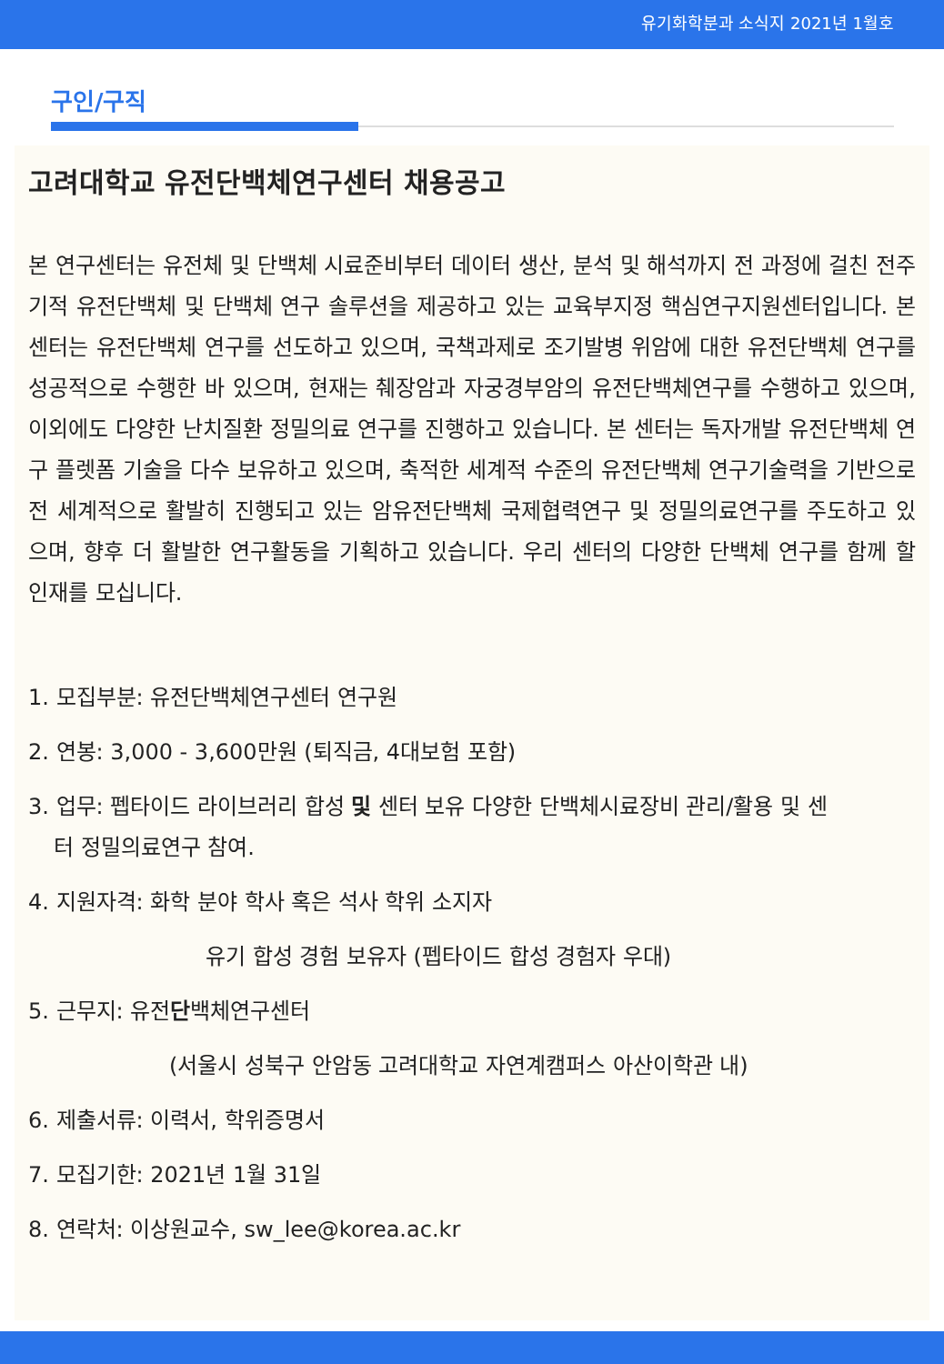유기화학분과 소식지 2021년 1월호
구인/구직
고려대학교 유전단백체연구센터 채용공고
본 연구센터는 유전체 및 단백체 시료준비부터 데이터 생산, 분석 및 해석까지 전 과정에 걸친 전주기적 유전단백체 및 단백체 연구 솔루션을 제공하고 있는 교육부지정 핵심연구지원센터입니다. 본 센터는 유전단백체 연구를 선도하고 있으며, 국책과제로 조기발병 위암에 대한 유전단백체 연구를 성공적으로 수행한 바 있으며, 현재는 췌장암과 자궁경부암의 유전단백체연구를 수행하고 있으며, 이외에도 다양한 난치질환 정밀의료 연구를 진행하고 있습니다. 본 센터는 독자개발 유전단백체 연구 플렛폼 기술을 다수 보유하고 있으며, 축적한 세계적 수준의 유전단백체 연구기술력을 기반으로 전 세계적으로 활발히 진행되고 있는 암유전단백체 국제협력연구 및 정밀의료연구를 주도하고 있으며, 향후 더 활발한 연구활동을 기획하고 있습니다. 우리 센터의 다양한 단백체 연구를 함께 할 인재를 모십니다.
1. 모집부분: 유전단백체연구센터 연구원
2. 연봉: 3,000 - 3,600만원 (퇴직금, 4대보험 포함)
3. 업무: 펩타이드 라이브러리 합성 및 센터 보유 다양한 단백체시료장비 관리/활용 및 센
터 정밀의료연구 참여.
4. 지원자격: 화학 분야 학사 혹은 석사 학위 소지자
유기 합성 경험 보유자 (펩타이드 합성 경험자 우대)
5. 근무지: 유전단백체연구센터
(서울시 성북구 안암동 고려대학교 자연계캠퍼스 아산이학관 내)
6. 제출서류: 이력서, 학위증명서
7. 모집기한: 2021년 1월 31일
8. 연락처: 이상원교수, sw_lee@korea.ac.kr